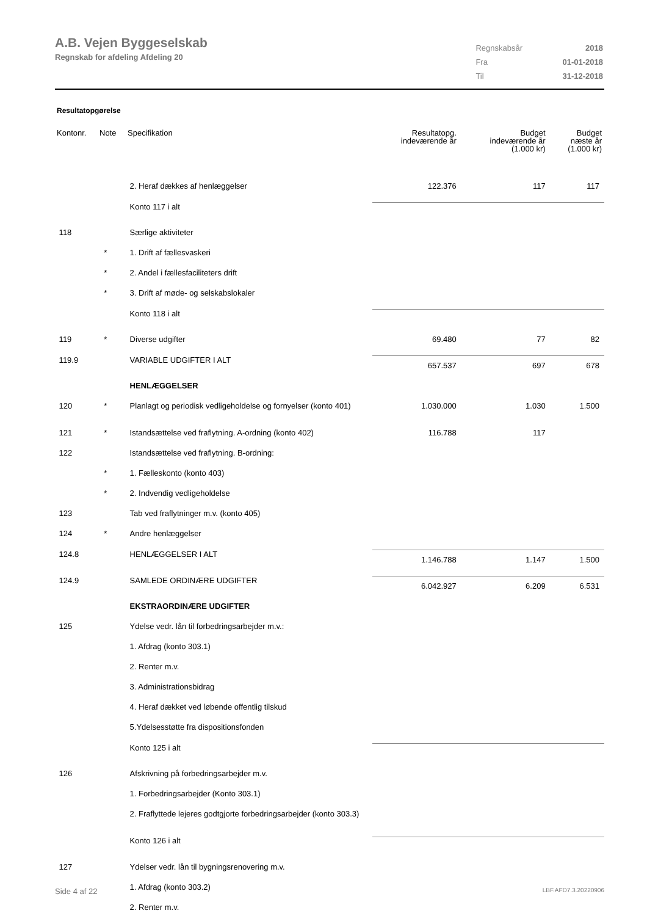A.B. Vejen Byggeselskab
Regnskab for afdeling Afdeling 20
| Regnskabsår | 2018 |
| Fra | 01-01-2018 |
| Til | 31-12-2018 |
Resultatopgørelse
| Kontonr. | Note | Specifikation | Resultatopg. indeværende år | Budget indeværende år (1.000 kr) | Budget næste år (1.000 kr) |
| --- | --- | --- | --- | --- | --- |
| | | 2. Heraf dækkes af henlæggelser | 122.376 | 117 | 117 |
| | | Konto 117 i alt | | | |
| 118 | | Særlige aktiviteter | | | |
| | * | 1. Drift af fællesvaskeri | | | |
| | * | 2. Andel i fællesfaciliteters drift | | | |
| | * | 3. Drift af møde- og selskabslokaler | | | |
| | | Konto 118 i alt | | | |
| 119 | * | Diverse udgifter | 69.480 | 77 | 82 |
| 119.9 | | VARIABLE UDGIFTER I ALT | 657.537 | 697 | 678 |
| | | HENLÆGGELSER | | | |
| 120 | * | Planlagt og periodisk vedligeholdelse og fornyelser (konto 401) | 1.030.000 | 1.030 | 1.500 |
| 121 | * | Istandsættelse ved fraflytning. A-ordning (konto 402) | 116.788 | 117 | |
| 122 | | Istandsættelse ved fraflytning. B-ordning: | | | |
| | * | 1. Fælleskonto (konto 403) | | | |
| | * | 2. Indvendig vedligeholdelse | | | |
| 123 | | Tab ved fraflytninger m.v. (konto 405) | | | |
| 124 | * | Andre henlæggelser | | | |
| 124.8 | | HENLÆGGELSER I ALT | 1.146.788 | 1.147 | 1.500 |
| 124.9 | | SAMLEDE ORDINÆRE UDGIFTER | 6.042.927 | 6.209 | 6.531 |
| | | EKSTRAORDINÆRE UDGIFTER | | | |
| 125 | | Ydelse vedr. lån til forbedringsarbejder m.v.: | | | |
| | | 1. Afdrag (konto 303.1) | | | |
| | | 2. Renter m.v. | | | |
| | | 3. Administrationsbidrag | | | |
| | | 4. Heraf dækket ved løbende offentlig tilskud | | | |
| | | 5.Ydelsesstøtte fra dispositionsfonden | | | |
| | | Konto 125 i alt | | | |
| 126 | | Afskrivning på forbedringsarbejder m.v. | | | |
| | | 1. Forbedringsarbejder (Konto 303.1) | | | |
| | | 2. Fraflyttede lejeres godtgjorte forbedringsarbejder (konto 303.3) | | | |
| | | Konto 126 i alt | | | |
| 127 | | Ydelser vedr. lån til bygningsrenovering m.v. | | | |
| | | 1. Afdrag (konto 303.2) | | | |
| | | 2. Renter m.v. | | | |
Side 4 af 22 LBF.AFD7.3.20220906